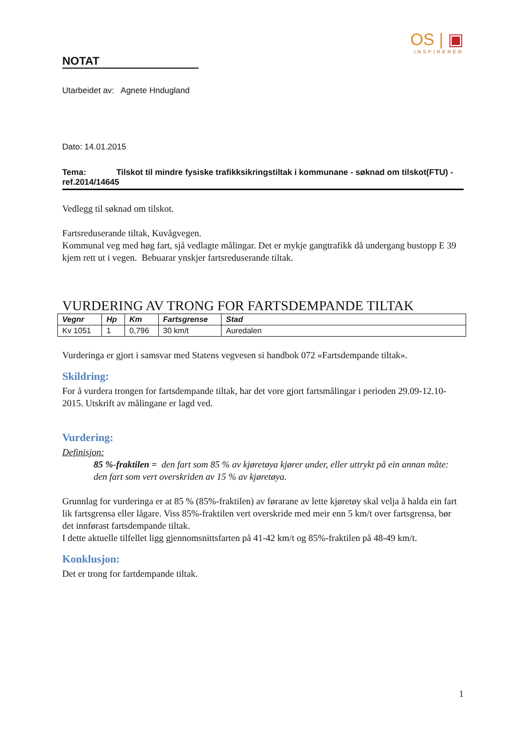OS | ▣
INSPIRERER
NOTAT
Utarbeidet av: Agnete Hndugland
Dato: 14.01.2015
Tema: Tilskot til mindre fysiske trafikksikringstiltak i kommunane - søknad om tilskot(FTU) - ref.2014/14645
Vedlegg til søknad om tilskot.
Fartsreduserande tiltak, Kuvågvegen.
Kommunal veg med høg fart, sjå vedlagte målingar. Det er mykje gangtrafikk då undergang bustopp E 39 kjem rett ut i vegen. Bebuarar ynskjer fartsreduserande tiltak.
VURDERING AV TRONG FOR FARTSDEMPANDE TILTAK
| Vegnr | Hp | Km | Fartsgrense | Stad |
| --- | --- | --- | --- | --- |
| Kv 1051 | 1 | 0,796 | 30 km/t | Auredalen |
Vurderinga er gjort i samsvar med Statens vegvesen si handbok 072 «Fartsdempande tiltak».
Skildring:
For å vurdera trongen for fartsdempande tiltak, har det vore gjort fartsmålingar i perioden 29.09-12.10-2015. Utskrift av målingane er lagd ved.
Vurdering:
Definisjon:
85 %-fraktilen = den fart som 85 % av kjøretøya kjører under, eller uttrykt på ein annan måte: den fart som vert overskriden av 15 % av kjøretøya.
Grunnlag for vurderinga er at 85 % (85%-fraktilen) av førarane av lette kjøretøy skal velja å halda ein fart lik fartsgrensa eller lågare. Viss 85%-fraktilen vert overskride med meir enn 5 km/t over fartsgrensa, bør det innførast fartsdempande tiltak.
I dette aktuelle tilfellet ligg gjennomsnittsfarten på 41-42 km/t og 85%-fraktilen på 48-49 km/t.
Konklusjon:
Det er trong for fartdempande tiltak.
1